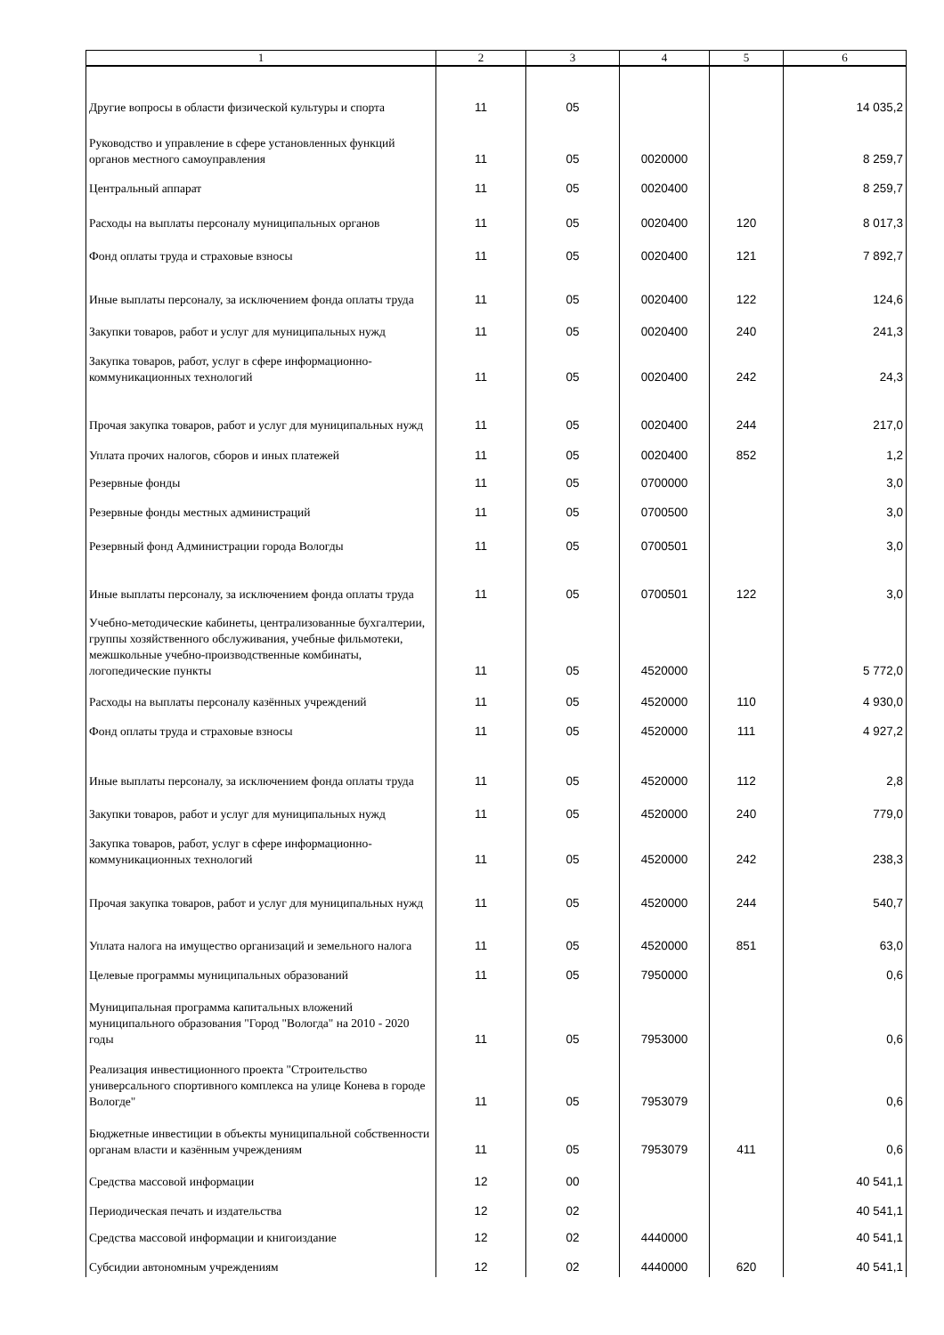| 1 | 2 | 3 | 4 | 5 | 6 |
| --- | --- | --- | --- | --- | --- |
| Другие вопросы в области физической культуры и спорта | 11 | 05 | | | 14 035,2 |
| Руководство и управление в сфере установленных функций органов местного самоуправления | 11 | 05 | 0020000 | | 8 259,7 |
| Центральный аппарат | 11 | 05 | 0020400 | | 8 259,7 |
| Расходы на выплаты персоналу муниципальных органов | 11 | 05 | 0020400 | 120 | 8 017,3 |
| Фонд оплаты труда и страховые взносы | 11 | 05 | 0020400 | 121 | 7 892,7 |
| Иные выплаты персоналу, за исключением фонда оплаты труда | 11 | 05 | 0020400 | 122 | 124,6 |
| Закупки товаров, работ и услуг для муниципальных нужд | 11 | 05 | 0020400 | 240 | 241,3 |
| Закупка товаров, работ, услуг в сфере информационно-коммуникационных технологий | 11 | 05 | 0020400 | 242 | 24,3 |
| Прочая закупка товаров, работ и услуг для муниципальных нужд | 11 | 05 | 0020400 | 244 | 217,0 |
| Уплата прочих налогов, сборов и иных платежей | 11 | 05 | 0020400 | 852 | 1,2 |
| Резервные фонды | 11 | 05 | 0700000 | | 3,0 |
| Резервные фонды местных администраций | 11 | 05 | 0700500 | | 3,0 |
| Резервный фонд Администрации города Вологды | 11 | 05 | 0700501 | | 3,0 |
| Иные выплаты персоналу, за исключением фонда оплаты труда | 11 | 05 | 0700501 | 122 | 3,0 |
| Учебно-методические кабинеты, централизованные бухгалтерии, группы хозяйственного обслуживания, учебные фильмотеки, межшкольные учебно-производственные комбинаты, логопедические пункты | 11 | 05 | 4520000 | | 5 772,0 |
| Расходы на выплаты персоналу казённых учреждений | 11 | 05 | 4520000 | 110 | 4 930,0 |
| Фонд оплаты труда и страховые взносы | 11 | 05 | 4520000 | 111 | 4 927,2 |
| Иные выплаты персоналу, за исключением фонда оплаты труда | 11 | 05 | 4520000 | 112 | 2,8 |
| Закупки товаров, работ и услуг для муниципальных нужд | 11 | 05 | 4520000 | 240 | 779,0 |
| Закупка товаров, работ, услуг в сфере информационно-коммуникационных технологий | 11 | 05 | 4520000 | 242 | 238,3 |
| Прочая закупка товаров, работ и услуг для муниципальных нужд | 11 | 05 | 4520000 | 244 | 540,7 |
| Уплата налога на имущество организаций и земельного налога | 11 | 05 | 4520000 | 851 | 63,0 |
| Целевые программы муниципальных образований | 11 | 05 | 7950000 | | 0,6 |
| Муниципальная программа капитальных вложений муниципального образования "Город "Вологда" на 2010 - 2020 годы | 11 | 05 | 7953000 | | 0,6 |
| Реализация инвестиционного проекта "Строительство универсального спортивного комплекса на улице Конева в городе Вологде" | 11 | 05 | 7953079 | | 0,6 |
| Бюджетные инвестиции в объекты муниципальной собственности органам власти и казённым учреждениям | 11 | 05 | 7953079 | 411 | 0,6 |
| Средства массовой информации | 12 | 00 | | | 40 541,1 |
| Периодическая печать и издательства | 12 | 02 | | | 40 541,1 |
| Средства массовой информации и книгоиздание | 12 | 02 | 4440000 | | 40 541,1 |
| Субсидии автономным учреждениям | 12 | 02 | 4440000 | 620 | 40 541,1 |